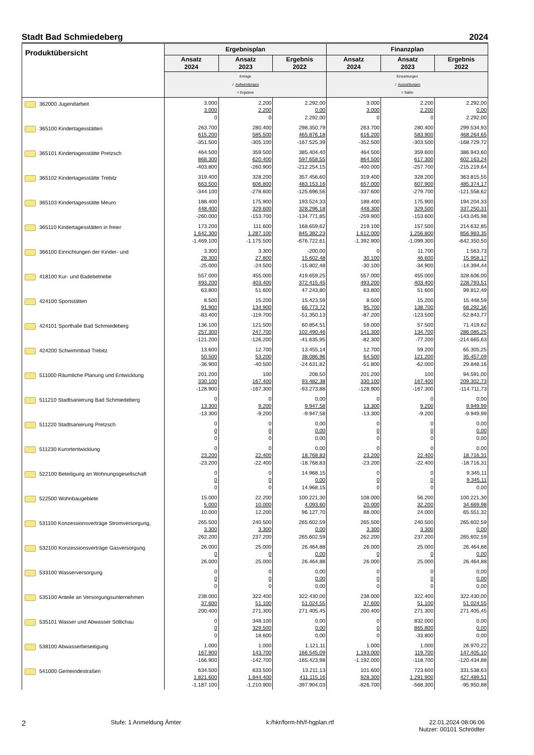Stadt Bad Schmiedeberg 2024
| Produktübersicht | Ergebnisplan | | | Finanzplan | | |
| --- | --- | --- | --- | --- | --- | --- |
| | Ansatz 2024 | Ansatz 2023 | Ergebnis 2022 | Ansatz 2024 | Ansatz 2023 | Ergebnis 2022 |
| | Erträge ./. Aufwendungen = Ergebnis | | | Einzahlungen ./. Auszahlungen = Saldo | | |
| 362000 Jugendarbeit | 3.000 3.000 0 | 2.200 2.200 0 | 2.292,00 0,00 2.292,00 | 3.000 3.000 0 | 2.200 2.200 0 | 2.292,00 0,00 2.292,00 |
| 365100 Kindertagesstätten | 263.700 615.200 -351.500 | 280.400 585.500 -305.100 | 298.350,79 465.876,18 -167.525,39 | 263.700 616.200 -352.500 | 280.400 583.900 -303.500 | 299.534,93 468.264,65 -168.729,72 |
| 365101 Kindertagesstätte Pretzsch | 464.500 868.300 -403.800 | 359.500 620.400 -260.900 | 385.404,40 597.658,55 -212.254,15 | 464.500 864.500 -400.000 | 359.600 617.300 -257.700 | 386.943,60 602.163,24 -215.219,64 |
| 365102 Kindertagesstätte Trebitz | 319.400 663.500 -344.100 | 328.200 606.800 -278.600 | 357.456,60 483.153,16 -125.696,56 | 319.400 657.000 -337.600 | 328.200 607.900 -279.700 | 363.815,55 485.374,17 -121.558,62 |
| 365103 Kindertagesstätte Meuro | 188.400 448.400 -260.000 | 175.900 329.600 -153.700 | 193.524,33 328.296,18 -134.771,85 | 188.400 448.300 -259.900 | 175.900 329.500 -153.600 | 194.204,33 337.250,31 -143.045,98 |
| 365110 Kindertagesstätten in freier | 173.200 1.642.300 -1.469.100 | 111.600 1.287.100 -1.175.500 | 168.659,62 845.382,23 -676.722,61 | 219.100 1.612.000 -1.392.900 | 157.500 1.256.800 -1.099.300 | 214.632,85 856.983,35 -642.350,50 |
| 366100 Einrichtungen der Kinder- und | 3.300 28.300 -25.000 | 3.300 27.800 -24.500 | -200,00 15.602,48 -15.802,48 | 0 30.100 -30.100 | 11.700 46.600 -34.900 | 1.563,73 15.958,17 -14.394,44 |
| 418100 Kur- und Badebetriebe | 557.000 493.200 63.800 | 455.000 403.400 51.600 | 419.659,25 372.415,45 47.243,80 | 557.000 493.200 63.800 | 455.000 403.400 51.600 | 328.606,00 228.793,51 99.812,49 |
| 424100 Sportstätten | 8.500 91.900 -83.400 | 15.200 134.900 -119.700 | 15.423,59 66.773,72 -51.350,13 | 8.500 95.700 -87.200 | 15.200 138.700 -123.500 | 15.448,59 68.292,36 -52.843,77 |
| 424101 Sporthalle Bad Schmiedeberg | 136.100 257.300 -121.200 | 121.500 247.700 -126.200 | 60.854,51 102.490,46 -41.635,95 | 59.000 141.300 -82.300 | 57.500 134.700 -77.200 | 71.419,62 286.085,25 -214.665,63 |
| 424200 Schwimmbad Trebitz | 13.600 50.500 -36.900 | 12.700 53.200 -40.500 | 13.455,14 38.086,96 -24.631,82 | 12.700 64.500 -51.800 | 59.200 121.200 -62.000 | 65.305,25 35.457,09 29.848,16 |
| 511000 Räumliche Planung und Entwicklung | 201.200 330.100 -128.900 | 100 167.400 -167.300 | 208,50 93.482,38 -93.273,88 | 201.200 330.100 -128.900 | 100 167.400 -167.300 | 94.591,00 209.302,73 -114.711,73 |
| 511210 Stadtsanierung Bad Schmiedeberg | 0 13.300 -13.300 | 0 9.200 -9.200 | 0,00 9.947,58 -9.947,58 | 0 13.300 -13.300 | 0 9.200 -9.200 | 0,00 9.949,99 -9.949,99 |
| 511220 Stadtsanierung Pretzsch | 0 0 0 | 0 0 0 | 0,00 0,00 0,00 | 0 0 0 | 0 0 0 | 0,00 0,00 0,00 |
| 511230 Kurortentwicklung | 0 23.200 -23.200 | 0 22.400 -22.400 | 0,00 18.768,83 -18.768,83 | 0 23.200 -23.200 | 0 22.400 -22.400 | 0,00 18.716,31 -18.716,31 |
| 522100 Beteiligung an Wohnungsgesellschaft | 0 0 0 | 0 0 0 | 14.968,15 0,00 14.968,15 | 0 0 0 | 0 0 0 | 9.345,11 9.345,11 0,00 |
| 522500 Wohnbaugebiete | 15.000 5.000 10.000 | 22.200 10.000 12.200 | 100.221,30 4.093,60 96.127,70 | 108.000 20.000 88.000 | 56.200 32.200 24.000 | 100.221,30 34.669,98 65.551,32 |
| 531100 Konzessionsverträge Stromversorgung, | 265.500 3.300 262.200 | 240.500 3.300 237.200 | 265.602,59 0,00 265.602,59 | 265.500 3.300 262.200 | 240.500 3.300 237.200 | 265.602,59 0,00 265.602,59 |
| 532100 Konzessionsverträge Gasversorgung | 26.000 0 26.000 | 25.000 0 25.000 | 26.464,88 0,00 26.464,88 | 26.000 0 26.000 | 25.000 0 25.000 | 26.464,88 0,00 26.464,88 |
| 533100 Wasserversorgung | 0 0 0 | 0 0 0 | 0,00 0,00 0,00 | 0 0 0 | 0 0 0 | 0,00 0,00 0,00 |
| 535100 Anteile an Versorgungsunternehmen | 238.000 37.600 200.400 | 322.400 51.100 271.300 | 322.430,00 51.024,55 271.405,45 | 238.000 37.600 200.400 | 322.400 51.100 271.300 | 322.430,00 51.024,55 271.405,45 |
| 535101 Wasser und Abwasser Söllichau | 0 0 0 | 348.100 329.500 18.600 | 0,00 0,00 0,00 | 0 0 0 | 832.000 865.800 -33.800 | 0,00 0,00 0,00 |
| 538100 Abwasserbeseitigung | 1.000 167.900 -166.900 | 1.000 143.700 -142.700 | 1.121,11 166.545,09 -165.423,98 | 1.000 1.193.000 -1.192.000 | 1.000 119.700 -118.700 | 26.970,22 147.405,10 -120.434,88 |
| 541000 Gemeindestraßen | 634.500 1.821.600 -1.187.100 | 633.500 1.844.400 -1.210.900 | 13.211,13 411.115,16 -397.904,03 | 101.600 928.300 -826.700 | 723.600 1.291.900 -568.300 | 331.538,63 427.489,51 -95.950,88 |
2 Stufe: 1 Anmeldung Ämter k:/hkr/form-hh/f-hgplan.rtf 22.01.2024 08:06:06
Nutzer: 00101 Schrödter